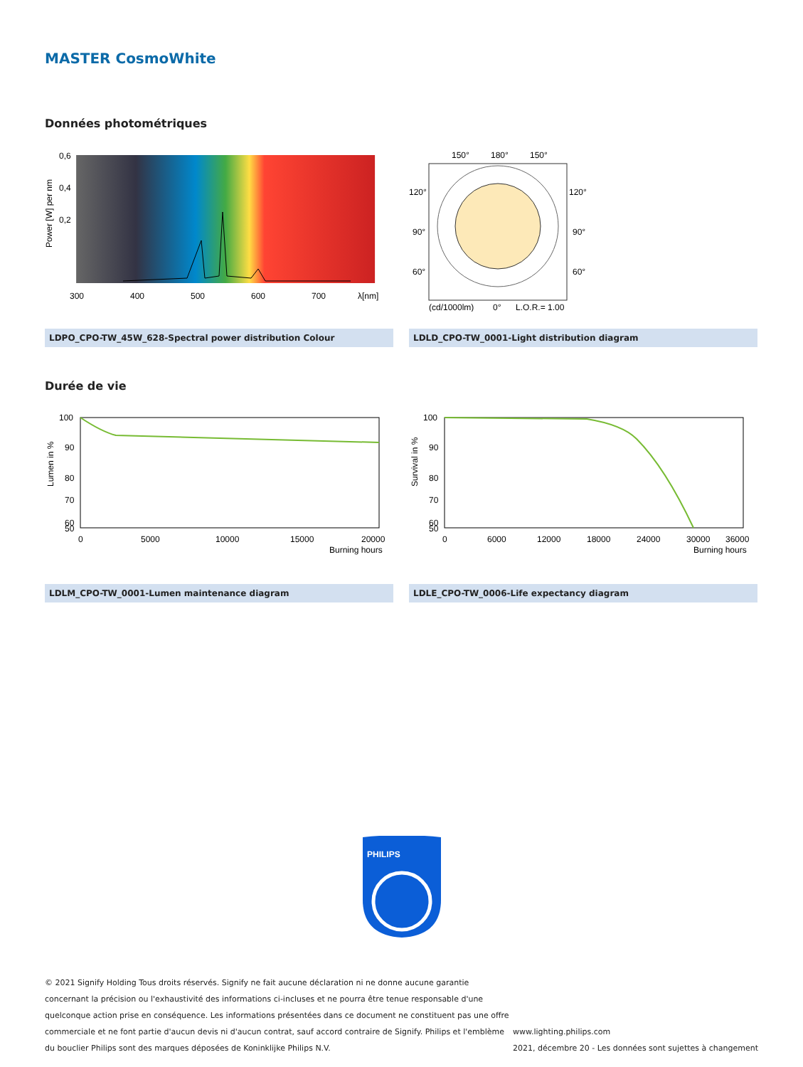MASTER CosmoWhite
Données photométriques
0,6
0,4
0,2
300
400
500
600
700
λ[nm]
Power [W] per nm
LDPO_CPO-TW_45W_628-Spectral power distribution Colour
150°
180°
150°
120°
120°
90°
90°
60°
60°
(cd/1000lm)
0°
L.O.R.= 1.00
LDLD_CPO-TW_0001-Light distribution diagram
Durée de vie
100
90
80
70
60
50
0
5000
10000
15000
20000
Burning hours
Lumen in %
LDLM_CPO-TW_0001-Lumen maintenance diagram
100
90
80
70
60
50
0
6000
12000
18000
24000
30000
36000
Burning hours
Survival in %
LDLE_CPO-TW_0006-Life expectancy diagram
PHILIPS
© 2021 Signify Holding Tous droits réservés. Signify ne fait aucune déclaration ni ne donne aucune garantie
concernant la précision ou l'exhaustivité des informations ci-incluses et ne pourra être tenue responsable d'une
quelconque action prise en conséquence. Les informations présentées dans ce document ne constituent pas une offre
commerciale et ne font partie d'aucun devis ni d'aucun contrat, sauf accord contraire de Signify. Philips et l'emblème
du bouclier Philips sont des marques déposées de Koninklijke Philips N.V.
www.lighting.philips.com
2021, décembre 20 - Les données sont sujettes à changement